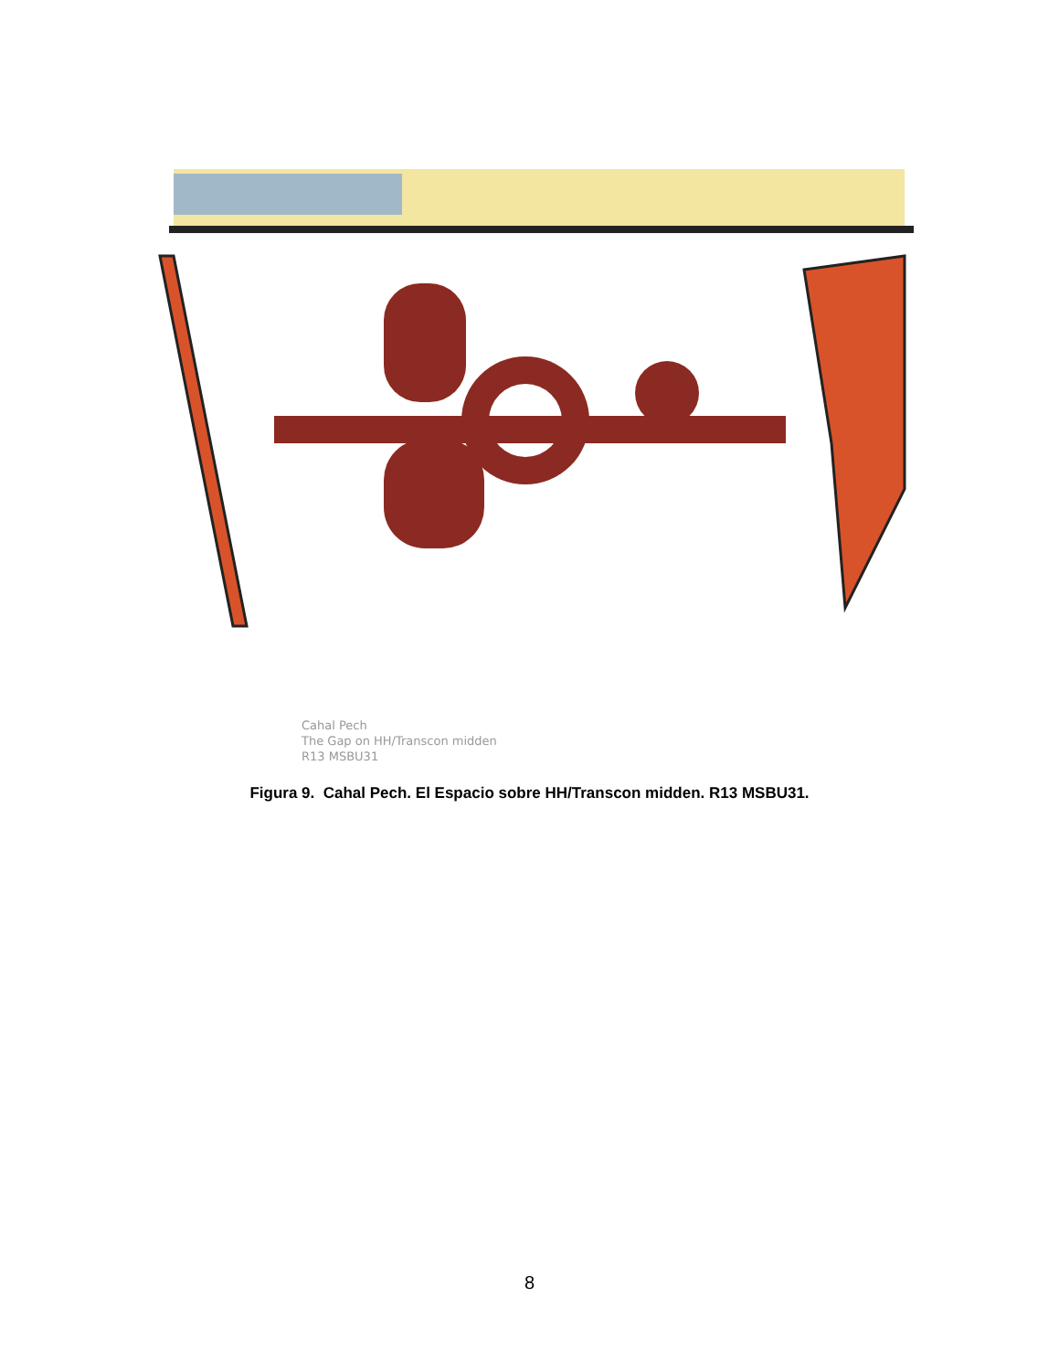Cahal Pech
The Gap on HH/Transcon midden
R13 MSBU31
Figura 9. Cahal Pech. El Espacio sobre HH/Transcon midden. R13 MSBU31.
8